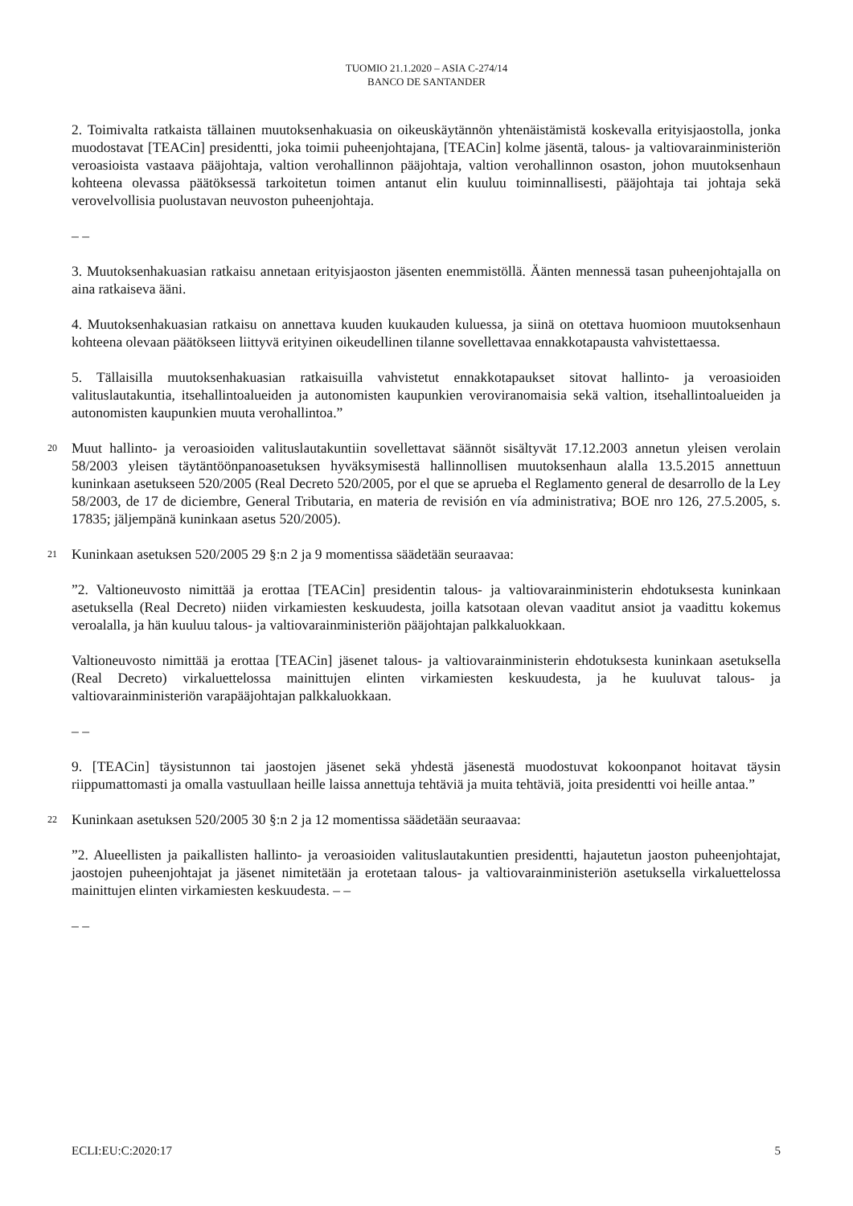TUOMIO 21.1.2020 – ASIA C-274/14
BANCO DE SANTANDER
2. Toimivalta ratkaista tällainen muutoksenhakuasia on oikeuskäytännön yhtenäistämistä koskevalla erityisjaostolla, jonka muodostavat [TEACin] presidentti, joka toimii puheenjohtajana, [TEACin] kolme jäsentä, talous- ja valtiovarainministeriön veroasioista vastaava pääjohtaja, valtion verohallinnon pääjohtaja, valtion verohallinnon osaston, johon muutoksenhaun kohteena olevassa päätöksessä tarkoitetun toimen antanut elin kuuluu toiminnallisesti, pääjohtaja tai johtaja sekä verovelvollisia puolustavan neuvoston puheenjohtaja.
– –
3. Muutoksenhakuasian ratkaisu annetaan erityisjaoston jäsenten enemmistöllä. Äänten mennessä tasan puheenjohtajalla on aina ratkaiseva ääni.
4. Muutoksenhakuasian ratkaisu on annettava kuuden kuukauden kuluessa, ja siinä on otettava huomioon muutoksenhaun kohteena olevaan päätökseen liittyvä erityinen oikeudellinen tilanne sovellettavaa ennakkotapausta vahvistettaessa.
5. Tällaisilla muutoksenhakuasian ratkaisuilla vahvistetut ennakkotapaukset sitovat hallinto- ja veroasioiden valituslautakuntia, itsehallintoalueiden ja autonomisten kaupunkien veroviranomaisia sekä valtion, itsehallintoalueiden ja autonomisten kaupunkien muuta verohallintoa.”
20
Muut hallinto- ja veroasioiden valituslautakuntiin sovellettavat säännöt sisältyvät 17.12.2003 annetun yleisen verolain 58/2003 yleisen täytäntöönpanoasetuksen hyväksymisestä hallinnollisen muutoksenhaun alalla 13.5.2015 annettuun kuninkaan asetukseen 520/2005 (Real Decreto 520/2005, por el que se aprueba el Reglamento general de desarrollo de la Ley 58/2003, de 17 de diciembre, General Tributaria, en materia de revisión en vía administrativa; BOE nro 126, 27.5.2005, s. 17835; jäljempänä kuninkaan asetus 520/2005).
21
Kuninkaan asetuksen 520/2005 29 §:n 2 ja 9 momentissa säädetään seuraavaa:
”2. Valtioneuvosto nimittää ja erottaa [TEACin] presidentin talous- ja valtiovarainministerin ehdotuksesta kuninkaan asetuksella (Real Decreto) niiden virkamiesten keskuudesta, joilla katsotaan olevan vaaditut ansiot ja vaadittu kokemus veroalalla, ja hän kuuluu talous- ja valtiovarainministeriön pääjohtajan palkkaluokkaan.
Valtioneuvosto nimittää ja erottaa [TEACin] jäsenet talous- ja valtiovarainministerin ehdotuksesta kuninkaan asetuksella (Real Decreto) virkaluettelossa mainittujen elinten virkamiesten keskuudesta, ja he kuuluvat talous- ja valtiovarainministeriön varapääjohtajan palkkaluokkaan.
– –
9. [TEACin] täysistunnon tai jaostojen jäsenet sekä yhdestä jäsenestä muodostuvat kokoonpanot hoitavat täysin riippumattomasti ja omalla vastuullaan heille laissa annettuja tehtäviä ja muita tehtäviä, joita presidentti voi heille antaa.”
22
Kuninkaan asetuksen 520/2005 30 §:n 2 ja 12 momentissa säädetään seuraavaa:
”2. Alueellisten ja paikallisten hallinto- ja veroasioiden valituslautakuntien presidentti, hajautetun jaoston puheenjohtajat, jaostojen puheenjohtajat ja jäsenet nimitetään ja erotetaan talous- ja valtiovarainministeriön asetuksella virkaluettelossa mainittujen elinten virkamiesten keskuudesta. – –
– –
ECLI:EU:C:2020:17 5